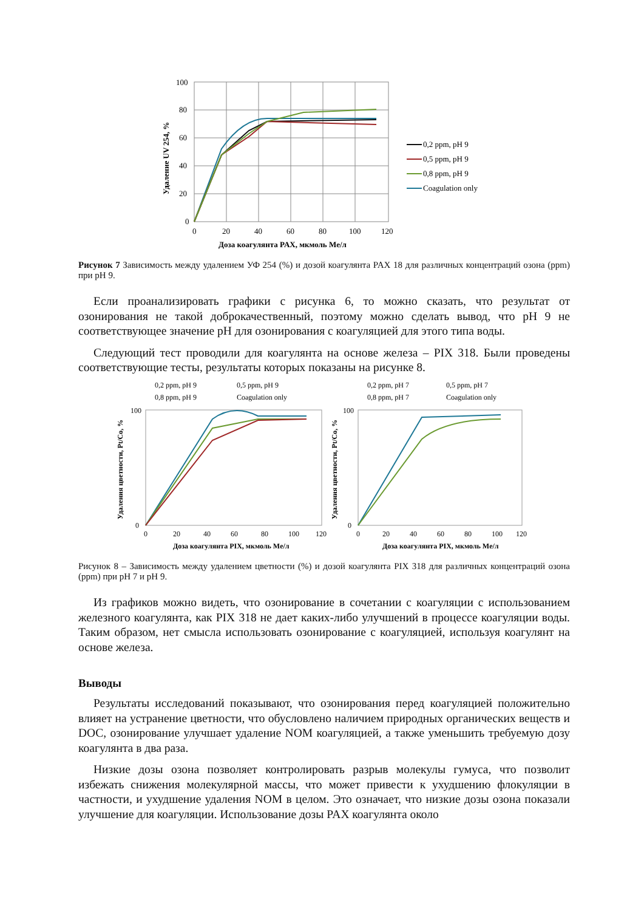100
80
60
40
20
0
0
20
40
60
80
100
120
Доза коагулянта PAX, мкмоль Me/л
Удаление UV 254, %
0,2 ppm, pH 9
0,5 ppm, pH 9
0,8 ppm, pH 9
Coagulation only
Рисунок 7 Зависимость между удалением УФ 254 (%) и дозой коагулянта PAX 18 для различных концентраций озона (ppm) при pH 9.
Если проанализировать графики с рисунка 6, то можно сказать, что результат от озонирования не такой доброкачественный, поэтому можно сделать вывод, что pH 9 не соответствующее значение pH для озонирования с коагуляцией для этого типа воды.
Следующий тест проводили для коагулянта на основе железа – PIX 318. Были проведены соответствующие тесты, результаты которых показаны на рисунке 8.
0,2 ppm, pH 9
0,5 ppm, pH 9
0,8 ppm, pH 9
Coagulation only
0,2 ppm, pH 7
0,5 ppm, pH 7
0,8 ppm, pH 7
Coagulation only
100
0
100
0
0
20
40
60
80
100
120
0
20
40
60
80
100
120
Доза коагулянта PIX, мкмоль Me/л
Доза коагулянта PIX, мкмоль Me/л
Удаления цветности, Pt/Co, %
Удаления цветности, Pt/Co, %
Рисунок 8 – Зависимость между удалением цветности (%) и дозой коагулянта PIX 318 для различных концентраций озона (ppm) при pH 7 и pH 9.
Из графиков можно видеть, что озонирование в сочетании с коагуляции с использованием железного коагулянта, как PIX 318 не дает каких-либо улучшений в процессе коагуляции воды. Таким образом, нет смысла использовать озонирование с коагуляцией, используя коагулянт на основе железа.
Выводы
Результаты исследований показывают, что озонирования перед коагуляцией положительно влияет на устранение цветности, что обусловлено наличием природных органических веществ и DOC, озонирование улучшает удаление NOM коагуляцией, а также уменьшить требуемую дозу коагулянта в два раза.
Низкие дозы озона позволяет контролировать разрыв молекулы гумуса, что позволит избежать снижения молекулярной массы, что может привести к ухудшению флокуляции в частности, и ухудшение удаления NOM в целом. Это означает, что низкие дозы озона показали улучшение для коагуляции. Использование дозы PAX коагулянта около